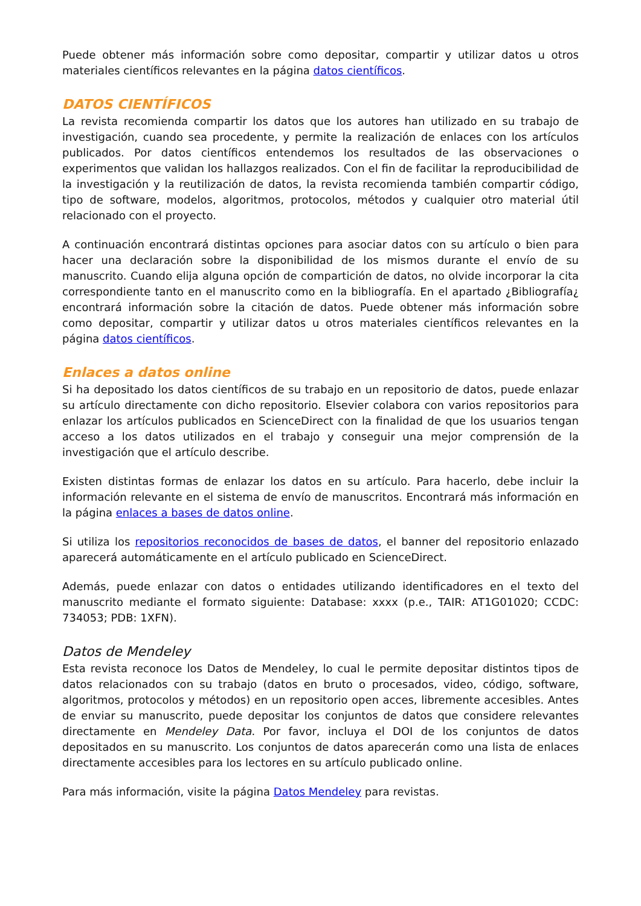Puede obtener más información sobre como depositar, compartir y utilizar datos u otros materiales científicos relevantes en la página datos científicos.
DATOS CIENTÍFICOS
La revista recomienda compartir los datos que los autores han utilizado en su trabajo de investigación, cuando sea procedente, y permite la realización de enlaces con los artículos publicados. Por datos científicos entendemos los resultados de las observaciones o experimentos que validan los hallazgos realizados. Con el fin de facilitar la reproducibilidad de la investigación y la reutilización de datos, la revista recomienda también compartir código, tipo de software, modelos, algoritmos, protocolos, métodos y cualquier otro material útil relacionado con el proyecto.
A continuación encontrará distintas opciones para asociar datos con su artículo o bien para hacer una declaración sobre la disponibilidad de los mismos durante el envío de su manuscrito. Cuando elija alguna opción de compartición de datos, no olvide incorporar la cita correspondiente tanto en el manuscrito como en la bibliografía. En el apartado ¿Bibliografía¿ encontrará información sobre la citación de datos. Puede obtener más información sobre como depositar, compartir y utilizar datos u otros materiales científicos relevantes en la página datos científicos.
Enlaces a datos online
Si ha depositado los datos científicos de su trabajo en un repositorio de datos, puede enlazar su artículo directamente con dicho repositorio. Elsevier colabora con varios repositorios para enlazar los artículos publicados en ScienceDirect con la finalidad de que los usuarios tengan acceso a los datos utilizados en el trabajo y conseguir una mejor comprensión de la investigación que el artículo describe.
Existen distintas formas de enlazar los datos en su artículo. Para hacerlo, debe incluir la información relevante en el sistema de envío de manuscritos. Encontrará más información en la página enlaces a bases de datos online.
Si utiliza los repositorios reconocidos de bases de datos, el banner del repositorio enlazado aparecerá automáticamente en el artículo publicado en ScienceDirect.
Además, puede enlazar con datos o entidades utilizando identificadores en el texto del manuscrito mediante el formato siguiente: Database: xxxx (p.e., TAIR: AT1G01020; CCDC: 734053; PDB: 1XFN).
Datos de Mendeley
Esta revista reconoce los Datos de Mendeley, lo cual le permite depositar distintos tipos de datos relacionados con su trabajo (datos en bruto o procesados, video, código, software, algoritmos, protocolos y métodos) en un repositorio open acces, libremente accesibles. Antes de enviar su manuscrito, puede depositar los conjuntos de datos que considere relevantes directamente en Mendeley Data. Por favor, incluya el DOI de los conjuntos de datos depositados en su manuscrito. Los conjuntos de datos aparecerán como una lista de enlaces directamente accesibles para los lectores en su artículo publicado online.
Para más información, visite la página Datos Mendeley para revistas.